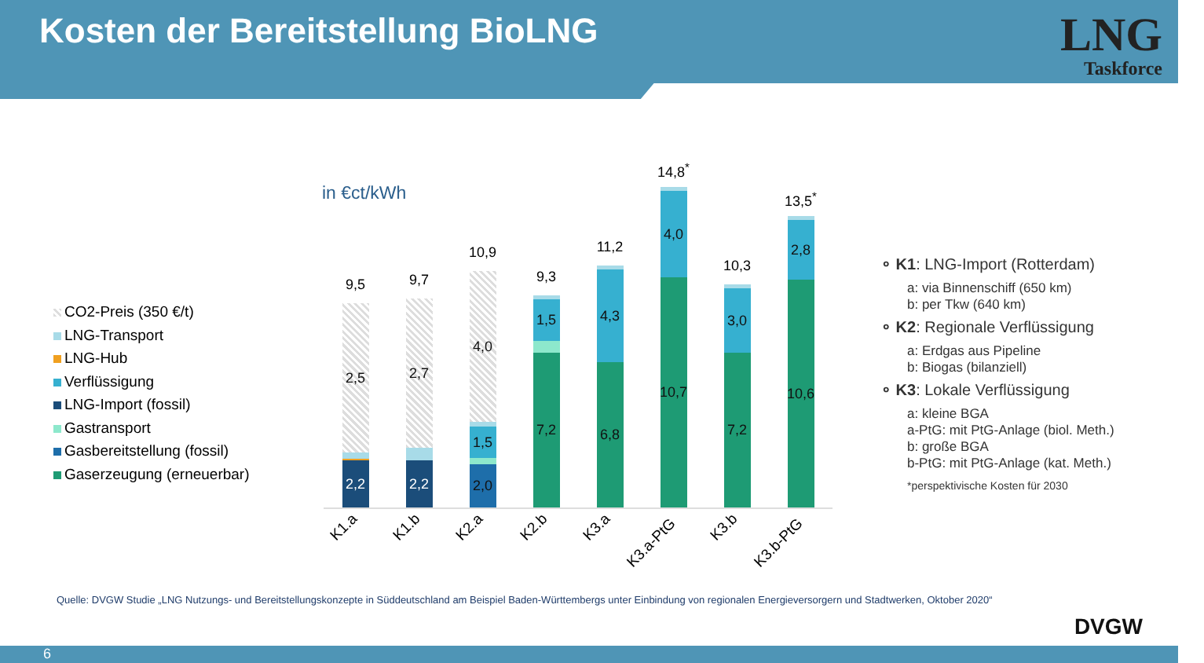Kosten der Bereitstellung BioLNG
LNG
Taskforce
in €ct/kWh
CO2-Preis (350 €/t)
LNG-Transport
LNG-Hub
Verflüssigung
LNG-Import (fossil)
Gastransport
Gasbereitstellung (fossil)
Gaserzeugung (erneuerbar)
9,5
2,5
2,2
9,7
2,7
2,2
10,9
4,0
1,5
2,0
9,3
1,5
7,2
11,2
4,3
6,8
14,8<sup>*</sup>
4,0
10,7
10,3
3,0
7,2
13,5<sup>*</sup>
2,8
10,6
K1.a K1.b K2.a K2.b K3.a
K3.a-PtG
K3.b
K3.b-PtG
∘ K1: LNG-Import (Rotterdam)
a: via Binnenschiff (650 km)
b: per Tkw (640 km)
∘ K2: Regionale Verflüssigung
a: Erdgas aus Pipeline
b: Biogas (bilanziell)
∘ K3: Lokale Verflüssigung
a: kleine BGA
a-PtG: mit PtG-Anlage (biol. Meth.)
b: große BGA
b-PtG: mit PtG-Anlage (kat. Meth.)
*perspektivische Kosten für 2030
Quelle: DVGW Studie „LNG Nutzungs- und Bereitstellungskonzepte in Süddeutschland am Beispiel Baden-Württembergs unter Einbindung von regionalen Energieversorgern und Stadtwerken, Oktober 2020“
DVGW
6